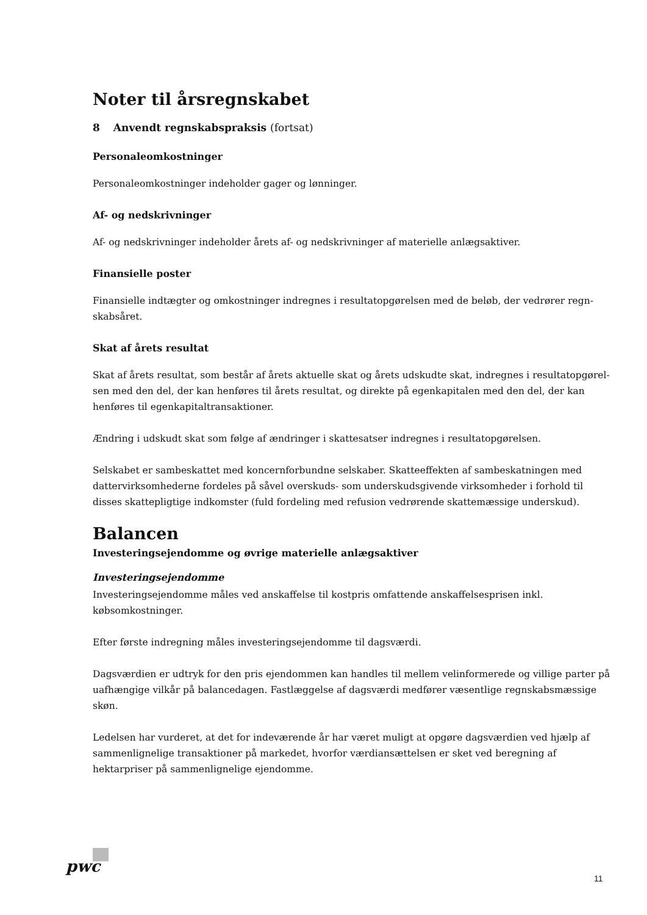Noter til årsregnskabet
8 Anvendt regnskabspraksis (fortsat)
Personaleomkostninger
Personaleomkostninger indeholder gager og lønninger.
Af- og nedskrivninger
Af- og nedskrivninger indeholder årets af- og nedskrivninger af materielle anlægsaktiver.
Finansielle poster
Finansielle indtægter og omkostninger indregnes i resultatopgørelsen med de beløb, der vedrører regn-skabsåret.
Skat af årets resultat
Skat af årets resultat, som består af årets aktuelle skat og årets udskudte skat, indregnes i resultatopgørel-sen med den del, der kan henføres til årets resultat, og direkte på egenkapitalen med den del, der kan henføres til egenkapitaltransaktioner.
Ændring i udskudt skat som følge af ændringer i skattesatser indregnes i resultatopgørelsen.
Selskabet er sambeskattet med koncernforbundne selskaber. Skatteeffekten af sambeskatningen med dattervirksomhederne fordeles på såvel overskuds- som underskudsgivende virksomheder i forhold til disses skattepligtige indkomster (fuld fordeling med refusion vedrørende skattemæssige underskud).
Balancen
Investeringsejendomme og øvrige materielle anlægsaktiver
Investeringsejendomme
Investeringsejendomme måles ved anskaffelse til kostpris omfattende anskaffelsesprisen inkl. købsomkostninger.
Efter første indregning måles investeringsejendomme til dagsværdi.
Dagsværdien er udtryk for den pris ejendommen kan handles til mellem velinformerede og villige parter på uafhængige vilkår på balancedagen. Fastlæggelse af dagsværdi medfører væsentlige regnskabsmæssige skøn.
Ledelsen har vurderet, at det for indeværende år har været muligt at opgøre dagsværdien ved hjælp af sammenlignelige transaktioner på markedet, hvorfor værdiansættelsen er sket ved beregning af hektarpriser på sammenlignelige ejendomme.
pwc
11